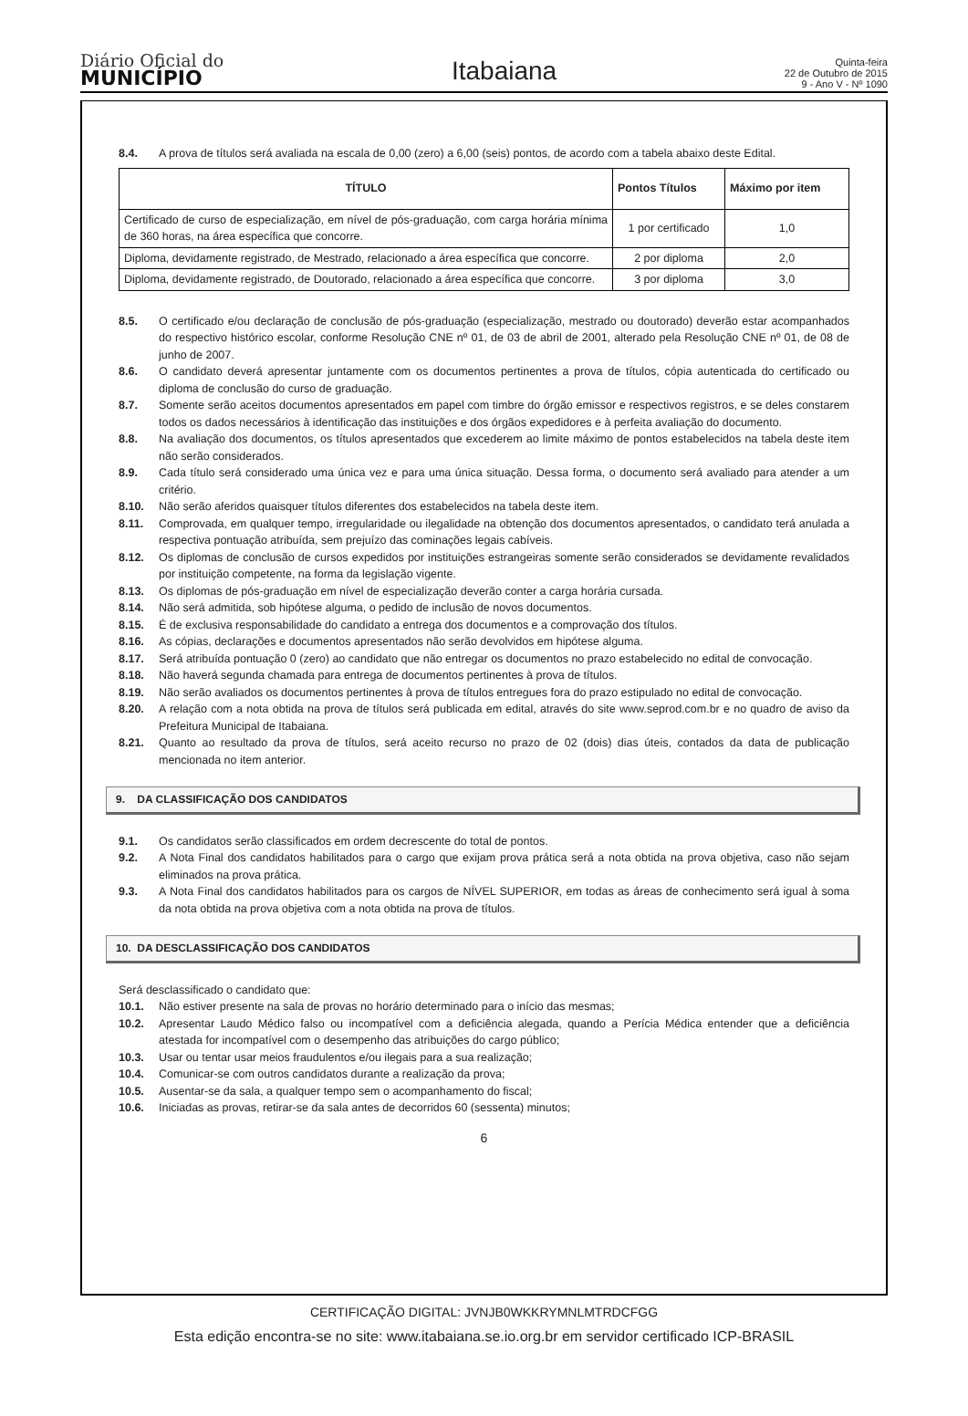Diário Oficial do
MUNICÍPIO
Itabaiana
Quinta-feira
22 de Outubro de 2015
9 - Ano V - Nº 1090
8.4. A prova de títulos será avaliada na escala de 0,00 (zero) a 6,00 (seis) pontos, de acordo com a tabela abaixo deste Edital.
| TÍTULO | Pontos Títulos | Máximo por item |
| --- | --- | --- |
| Certificado de curso de especialização, em nível de pós-graduação, com carga horária mínima de 360 horas, na área específica que concorre. | 1 por certificado | 1,0 |
| Diploma, devidamente registrado, de Mestrado, relacionado a área específica que concorre. | 2 por diploma | 2,0 |
| Diploma, devidamente registrado, de Doutorado, relacionado a área específica que concorre. | 3 por diploma | 3,0 |
8.5. O certificado e/ou declaração de conclusão de pós-graduação (especialização, mestrado ou doutorado) deverão estar acompanhados do respectivo histórico escolar, conforme Resolução CNE nº 01, de 03 de abril de 2001, alterado pela Resolução CNE nº 01, de 08 de junho de 2007.
8.6. O candidato deverá apresentar juntamente com os documentos pertinentes a prova de títulos, cópia autenticada do certificado ou diploma de conclusão do curso de graduação.
8.7. Somente serão aceitos documentos apresentados em papel com timbre do órgão emissor e respectivos registros, e se deles constarem todos os dados necessários à identificação das instituições e dos órgãos expedidores e à perfeita avaliação do documento.
8.8. Na avaliação dos documentos, os títulos apresentados que excederem ao limite máximo de pontos estabelecidos na tabela deste item não serão considerados.
8.9. Cada título será considerado uma única vez e para uma única situação. Dessa forma, o documento será avaliado para atender a um critério.
8.10. Não serão aferidos quaisquer títulos diferentes dos estabelecidos na tabela deste item.
8.11. Comprovada, em qualquer tempo, irregularidade ou ilegalidade na obtenção dos documentos apresentados, o candidato terá anulada a respectiva pontuação atribuída, sem prejuízo das cominações legais cabíveis.
8.12. Os diplomas de conclusão de cursos expedidos por instituições estrangeiras somente serão considerados se devidamente revalidados por instituição competente, na forma da legislação vigente.
8.13. Os diplomas de pós-graduação em nível de especialização deverão conter a carga horária cursada.
8.14. Não será admitida, sob hipótese alguma, o pedido de inclusão de novos documentos.
8.15. É de exclusiva responsabilidade do candidato a entrega dos documentos e a comprovação dos títulos.
8.16. As cópias, declarações e documentos apresentados não serão devolvidos em hipótese alguma.
8.17. Será atribuída pontuação 0 (zero) ao candidato que não entregar os documentos no prazo estabelecido no edital de convocação.
8.18. Não haverá segunda chamada para entrega de documentos pertinentes à prova de títulos.
8.19. Não serão avaliados os documentos pertinentes à prova de títulos entregues fora do prazo estipulado no edital de convocação.
8.20. A relação com a nota obtida na prova de títulos será publicada em edital, através do site www.seprod.com.br e no quadro de aviso da Prefeitura Municipal de Itabaiana.
8.21. Quanto ao resultado da prova de títulos, será aceito recurso no prazo de 02 (dois) dias úteis, contados da data de publicação mencionada no item anterior.
9. DA CLASSIFICAÇÃO DOS CANDIDATOS
9.1. Os candidatos serão classificados em ordem decrescente do total de pontos.
9.2. A Nota Final dos candidatos habilitados para o cargo que exijam prova prática será a nota obtida na prova objetiva, caso não sejam eliminados na prova prática.
9.3. A Nota Final dos candidatos habilitados para os cargos de NÍVEL SUPERIOR, em todas as áreas de conhecimento será igual à soma da nota obtida na prova objetiva com a nota obtida na prova de títulos.
10. DA DESCLASSIFICAÇÃO DOS CANDIDATOS
Será desclassificado o candidato que:
10.1. Não estiver presente na sala de provas no horário determinado para o início das mesmas;
10.2. Apresentar Laudo Médico falso ou incompatível com a deficiência alegada, quando a Perícia Médica entender que a deficiência atestada for incompatível com o desempenho das atribuições do cargo público;
10.3. Usar ou tentar usar meios fraudulentos e/ou ilegais para a sua realização;
10.4. Comunicar-se com outros candidatos durante a realização da prova;
10.5. Ausentar-se da sala, a qualquer tempo sem o acompanhamento do fiscal;
10.6. Iniciadas as provas, retirar-se da sala antes de decorridos 60 (sessenta) minutos;
6
CERTIFICAÇÃO DIGITAL: JVNJB0WKKRYMNLMTRDCFGG
Esta edição encontra-se no site: www.itabaiana.se.io.org.br em servidor certificado ICP-BRASIL